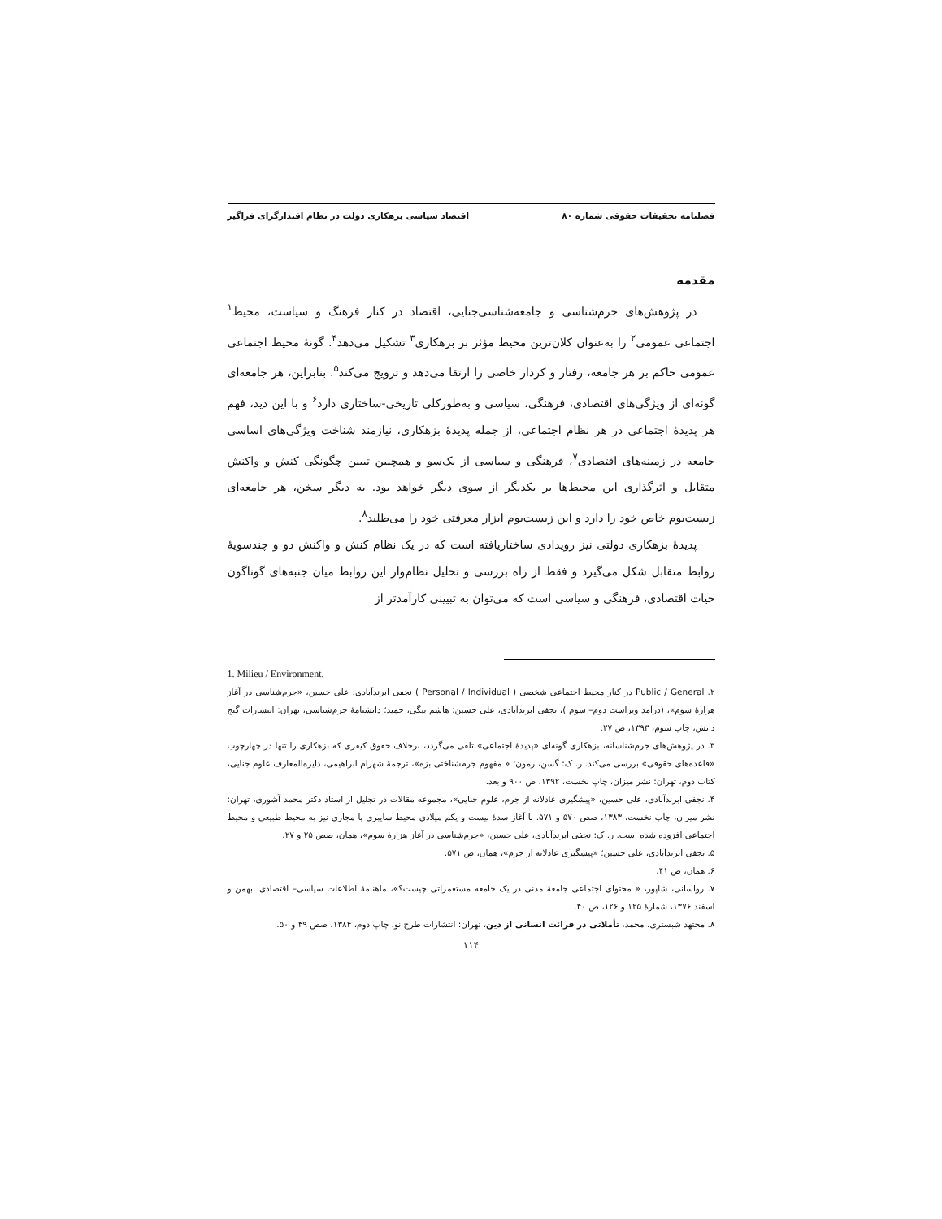فصلنامه تحقیقات حقوقی شماره ۸۰ اقتصاد سیاسی بزهکاری دولت در نظام اقتدارگرای فراگیر
مقدمه
در پژوهش‌های جرم‌شناسی و جامعه‌شناسی‌جنایی، اقتصاد در کنار فرهنگ و سیاست، محیط<sup>۱</sup> اجتماعی عمومی<sup>۲</sup> را به‌عنوان کلان‌ترین محیط مؤثر بر بزهکاری<sup>۳</sup> تشکیل می‌دهد<sup>۴</sup>. گونهٔ محیط اجتماعی عمومی حاکم بر هر جامعه، رفتار و کردار خاصی را ارتقا می‌دهد و ترویج می‌کند<sup>۵</sup>. بنابراین، هر جامعه‌ای گونه‌ای از ویژگی‌های اقتصادی، فرهنگی، سیاسی و به‌طورکلی تاریخی-ساختاری دارد<sup>۶</sup> و با این دید، فهم هر پدیدهٔ اجتماعی در هر نظام اجتماعی، از جمله پدیدهٔ بزهکاری، نیازمند شناخت ویژگی‌های اساسی جامعه در زمینه‌های اقتصادی<sup>۷</sup>، فرهنگی و سیاسی از یک‌سو و همچنین تبیین چگونگی کنش و واکنش متقابل و اثرگذاری این محیط‌ها بر یکدیگر از سوی دیگر خواهد بود. به دیگر سخن، هر جامعه‌ای زیست‌بوم خاص خود را دارد و این زیست‌بوم ابزار معرفتی خود را می‌طلبد<sup>۸</sup>.
پدیدهٔ بزهکاری دولتی نیز رویدادی ساختاریافته است که در یک نظام کنش و واکنش دو و چندسویهٔ روابط متقابل شکل می‌گیرد و فقط از راه بررسی و تحلیل نظام‌وار این روابط میان جنبه‌های گوناگون حیات اقتصادی، فرهنگی و سیاسی است که می‌توان به تبیینی کارآمدتر از
1. Milieu / Environment.
۲. Public / General در کنار محیط اجتماعی شخصی ( Personal / Individual ) نجفی ابرندآبادی، علی حسین، «جرم‌شناسی در آغاز هزارهٔ سوم»، (درآمد ویراست دوم– سوم )، نجفی ابرندآبادی، علی حسین؛ هاشم بیگی، حمید؛ دانشنامهٔ جرم‌شناسی، تهران: انتشارات گنج دانش، چاپ سوم، ۱۳۹۳، ص ۲۷.
۳. در پژوهش‌های جرم‌شناسانه، بزهکاری گونه‌ای «پدیدهٔ اجتماعی» تلقی می‌گردد، برخلاف حقوق کیفری که بزهکاری را تنها در چهارچوب «قاعده‌های حقوقی» بررسی می‌کند. ر. ک: گسن، رمون؛ « مفهوم جرم‌شناختی بزه»، ترجمهٔ شهرام ابراهیمی، دایره‌المعارف علوم جنایی، کتاب دوم، تهران: نشر میزان، چاپ نخست، ۱۳۹۲، ص ۹۰۰ و بعد.
۴. نجفی ابرندآبادی، علی حسین، «پیشگیری عادلانه از جرم، علوم جنایی»، مجموعه مقالات در تجلیل از استاد دکتر محمد آشوری، تهران: نشر میزان، چاپ نخست، ۱۳۸۳، صص ۵۷۰ و ۵۷۱. با آغاز سدهٔ بیست و یکم میلادی محیط سایبری یا مجازی نیز به محیط طبیعی و محیط اجتماعی افزوده شده است. ر. ک: نجفی ابرندآبادی، علی حسین، «جرم‌شناسی در آغاز هزارهٔ سوم»، همان، صص ۲۵ و ۲۷.
۵. نجفی ابرندآبادی، علی حسین؛ «پیشگیری عادلانه از جرم»، همان، ص ۵۷۱.
۶. همان، ص ۴۱.
۷. رواسانی، شاپور، « محتوای اجتماعی جامعهٔ مدنی در یک جامعه مستعمراتی چیست؟»، ماهنامهٔ اطلاعات سیاسی– اقتصادی، بهمن و اسفند ۱۳۷۶، شمارهٔ ۱۲۵ و ۱۲۶، ص ۴۰.
۸. مجتهد شبستری، محمد، تأملاتی در قرائت انسانی از دین، تهران: انتشارات طرح نو، چاپ دوم، ۱۳۸۴، صص ۴۹ و ۵۰.
۱۱۴